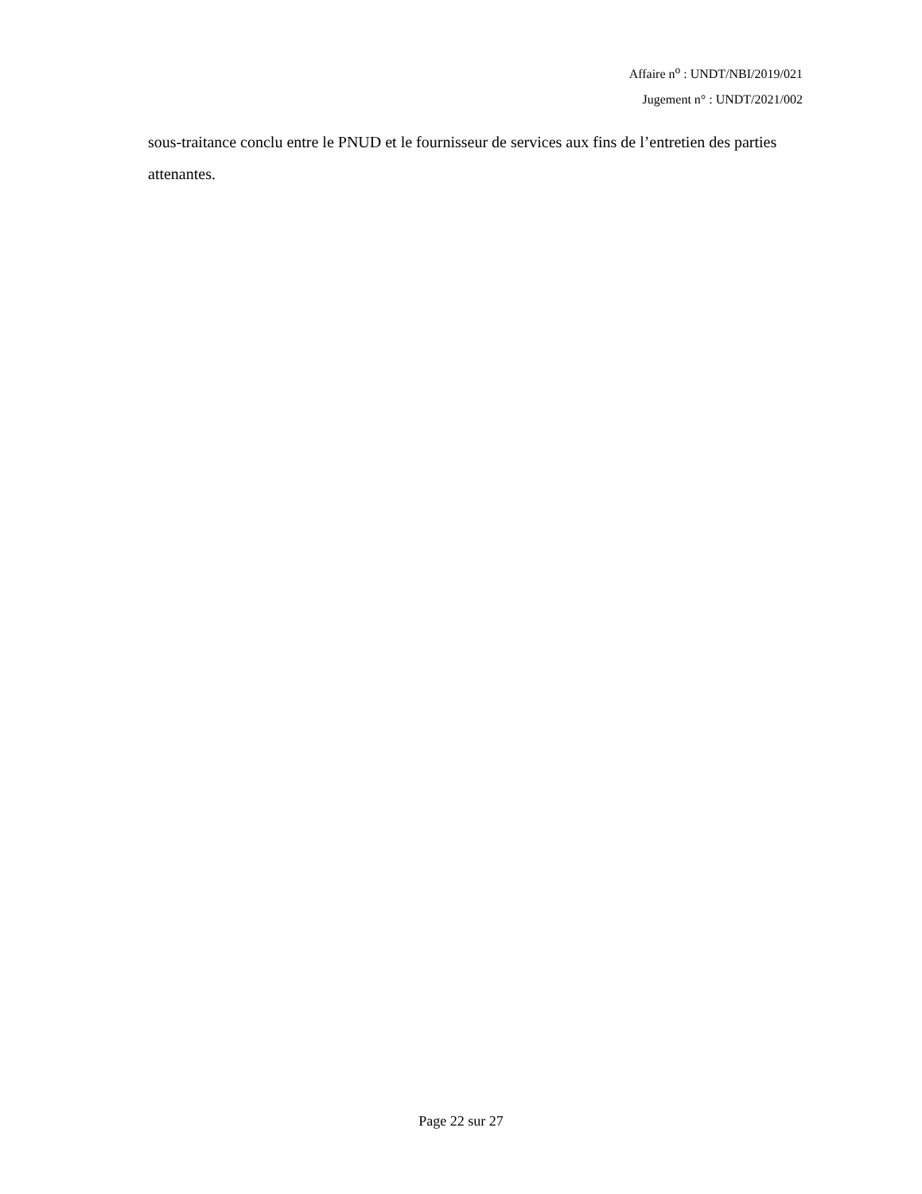Affaire n<sup>o</sup> : UNDT/NBI/2019/021
Jugement n° : UNDT/2021/002
sous-traitance conclu entre le PNUD et le fournisseur de services aux fins de l’entretien des parties attenantes.
Page 22 sur 27